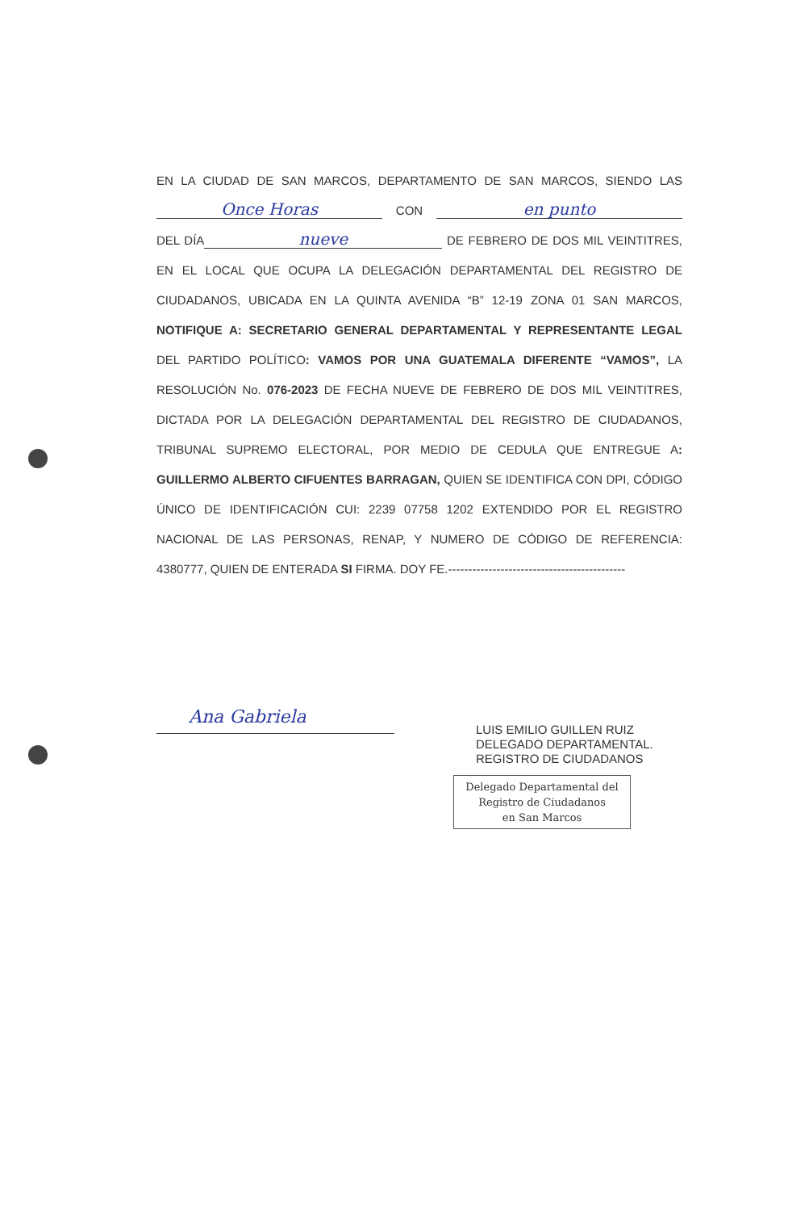EN LA CIUDAD DE SAN MARCOS, DEPARTAMENTO DE SAN MARCOS, SIENDO LAS Once Horas CON en punto DEL DÍA nueve DE FEBRERO DE DOS MIL VEINTITRES, EN EL LOCAL QUE OCUPA LA DELEGACIÓN DEPARTAMENTAL DEL REGISTRO DE CIUDADANOS, UBICADA EN LA QUINTA AVENIDA “B” 12-19 ZONA 01 SAN MARCOS, NOTIFIQUE A: SECRETARIO GENERAL DEPARTAMENTAL Y REPRESENTANTE LEGAL DEL PARTIDO POLÍTICO: VAMOS POR UNA GUATEMALA DIFERENTE “VAMOS”, LA RESOLUCIÓN No. 076-2023 DE FECHA NUEVE DE FEBRERO DE DOS MIL VEINTITRES, DICTADA POR LA DELEGACIÓN DEPARTAMENTAL DEL REGISTRO DE CIUDADANOS, TRIBUNAL SUPREMO ELECTORAL, POR MEDIO DE CEDULA QUE ENTREGUE A: GUILLERMO ALBERTO CIFUENTES BARRAGAN, QUIEN SE IDENTIFICA CON DPI, CÓDIGO ÚNICO DE IDENTIFICACIÓN CUI: 2239 07758 1202 EXTENDIDO POR EL REGISTRO NACIONAL DE LAS PERSONAS, RENAP, Y NUMERO DE CÓDIGO DE REFERENCIA: 4380777, QUIEN DE ENTERADA SI FIRMA. DOY FE.--------------------------------------------
Ana Gabriela
LUIS EMILIO GUILLEN RUIZ
DELEGADO DEPARTAMENTAL.
REGISTRO DE CIUDADANOS
Delegado Departamental del
Registro de Ciudadanos
en San Marcos